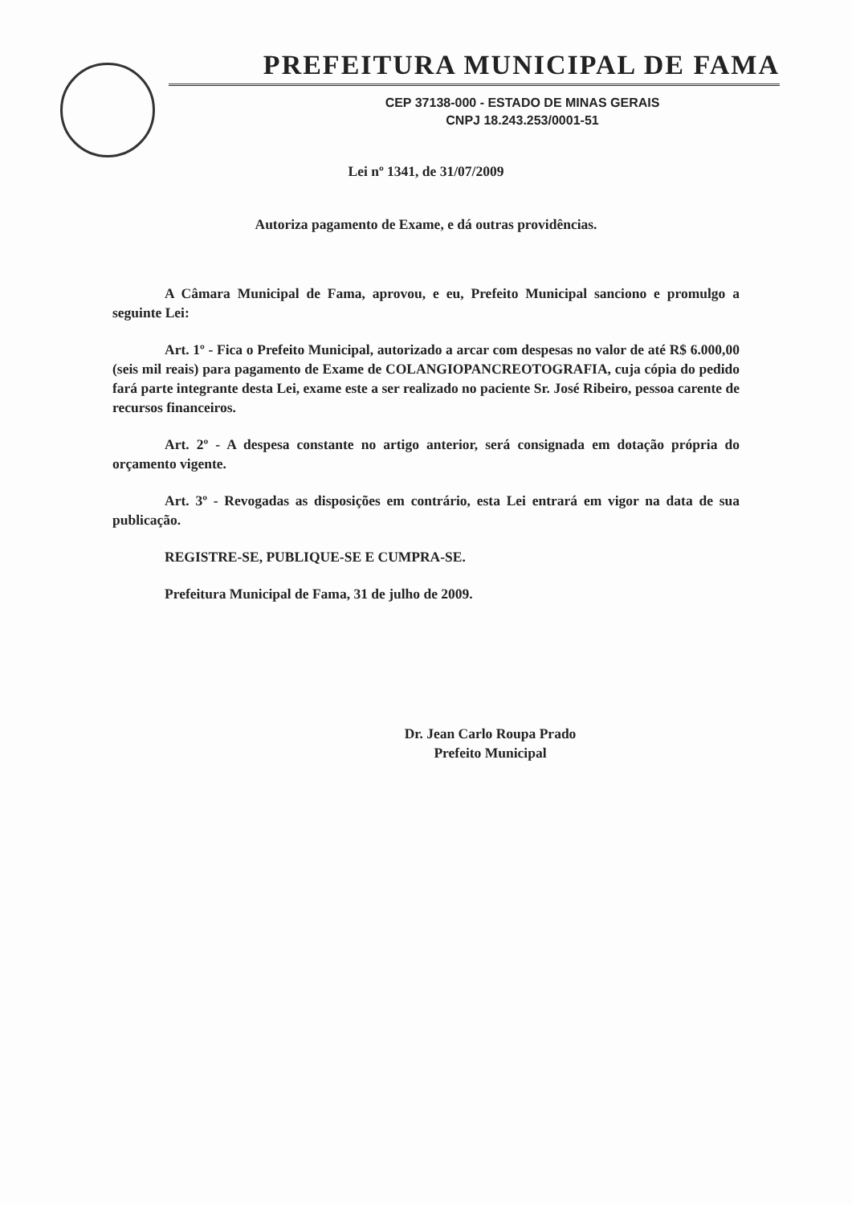PREFEITURA MUNICIPAL DE FAMA
CEP 37138-000 - ESTADO DE MINAS GERAIS
CNPJ 18.243.253/0001-51
Lei nº 1341, de 31/07/2009
Autoriza pagamento de Exame, e dá outras providências.
A Câmara Municipal de Fama, aprovou, e eu, Prefeito Municipal sanciono e promulgo a seguinte Lei:
Art. 1º - Fica o Prefeito Municipal, autorizado a arcar com despesas no valor de até R$ 6.000,00 (seis mil reais) para pagamento de Exame de COLANGIOPANCREOTOGRAFIA, cuja cópia do pedido fará parte integrante desta Lei, exame este a ser realizado no paciente Sr. José Ribeiro, pessoa carente de recursos financeiros.
Art. 2º - A despesa constante no artigo anterior, será consignada em dotação própria do orçamento vigente.
Art. 3º - Revogadas as disposições em contrário, esta Lei entrará em vigor na data de sua publicação.
REGISTRE-SE, PUBLIQUE-SE E CUMPRA-SE.
Prefeitura Municipal de Fama, 31 de julho de 2009.
Dr. Jean Carlo Roupa Prado
Prefeito Municipal